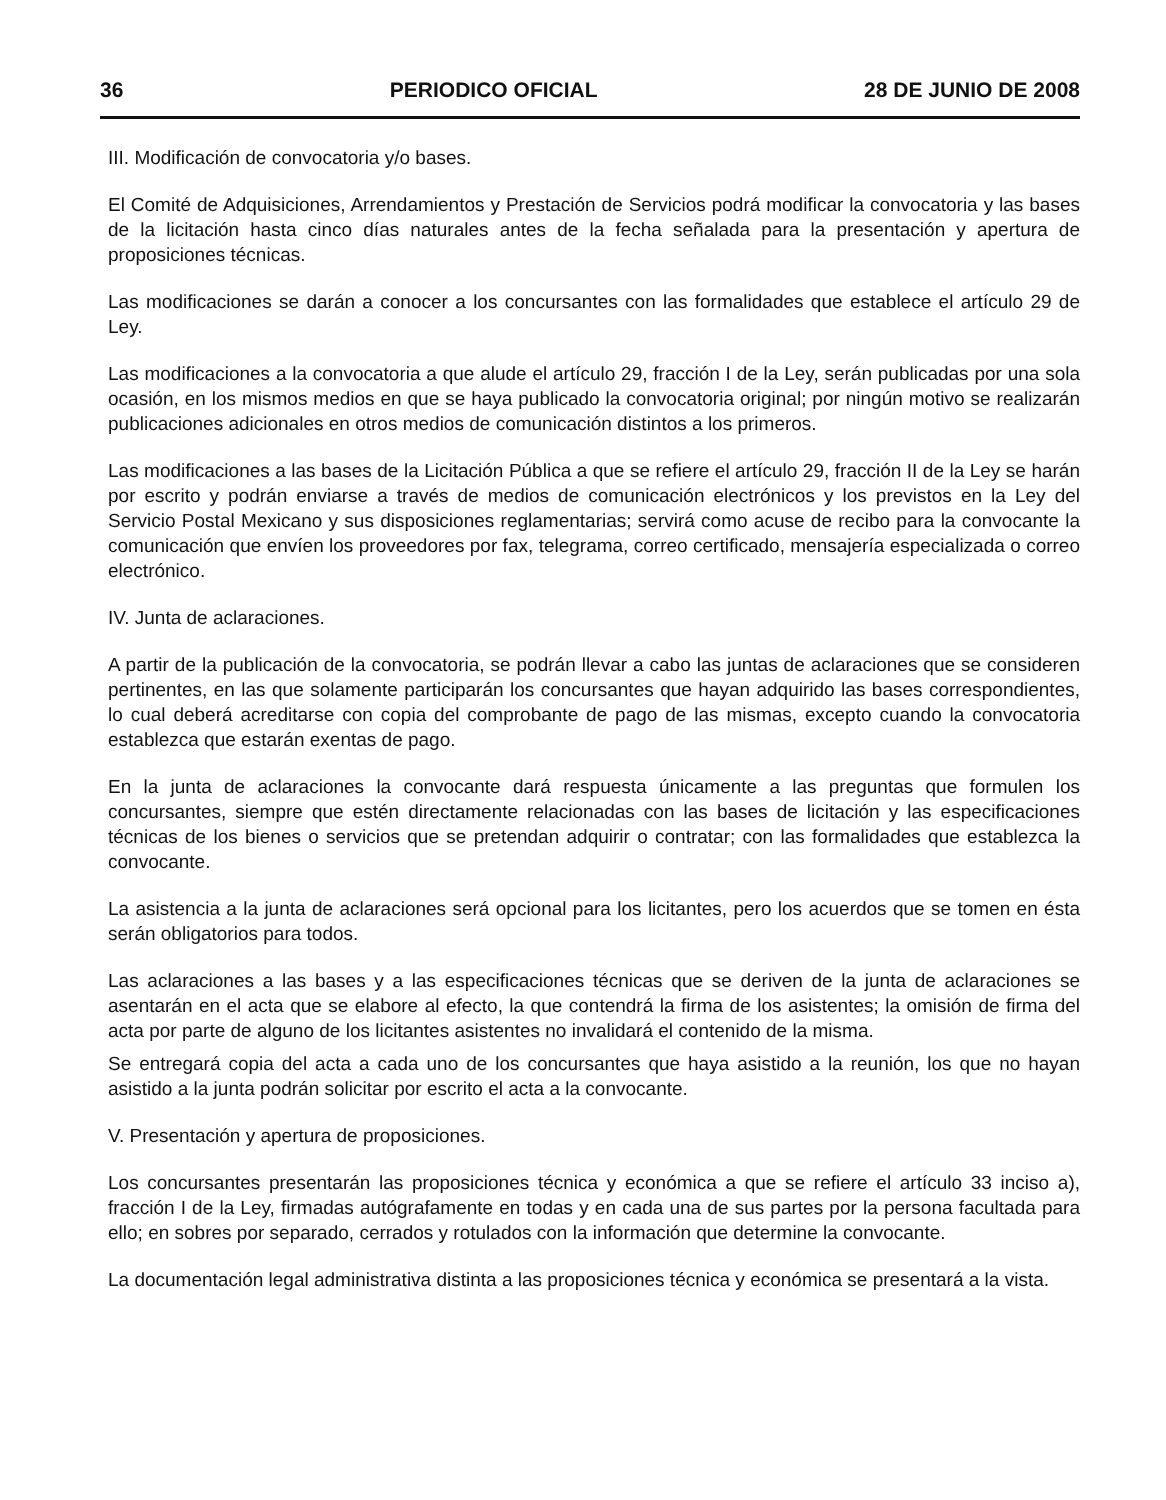36 PERIODICO OFICIAL 28 DE JUNIO DE 2008
III. Modificación de convocatoria y/o bases.
El Comité de Adquisiciones, Arrendamientos y Prestación de Servicios podrá modificar la convocatoria y las bases de la licitación hasta cinco días naturales antes de la fecha señalada para la presentación y apertura de proposiciones técnicas.
Las modificaciones se darán a conocer a los concursantes con las formalidades que establece el artículo 29 de Ley.
Las modificaciones a la convocatoria a que alude el artículo 29, fracción I de la Ley, serán publicadas por una sola ocasión, en los mismos medios en que se haya publicado la convocatoria original; por ningún motivo se realizarán publicaciones adicionales en otros medios de comunicación distintos a los primeros.
Las modificaciones a las bases de la Licitación Pública a que se refiere el artículo 29, fracción II de la Ley se harán por escrito y podrán enviarse a través de medios de comunicación electrónicos y los previstos en la Ley del Servicio Postal Mexicano y sus disposiciones reglamentarias; servirá como acuse de recibo para la convocante la comunicación que envíen los proveedores por fax, telegrama, correo certificado, mensajería especializada o correo electrónico.
IV. Junta de aclaraciones.
A partir de la publicación de la convocatoria, se podrán llevar a cabo las juntas de aclaraciones que se consideren pertinentes, en las que solamente participarán los concursantes que hayan adquirido las bases correspondientes, lo cual deberá acreditarse con copia del comprobante de pago de las mismas, excepto cuando la convocatoria establezca que estarán exentas de pago.
En la junta de aclaraciones la convocante dará respuesta únicamente a las preguntas que formulen los concursantes, siempre que estén directamente relacionadas con las bases de licitación y las especificaciones técnicas de los bienes o servicios que se pretendan adquirir o contratar; con las formalidades que establezca la convocante.
La asistencia a la junta de aclaraciones será opcional para los licitantes, pero los acuerdos que se tomen en ésta serán obligatorios para todos.
Las aclaraciones a las bases y a las especificaciones técnicas que se deriven de la junta de aclaraciones se asentarán en el acta que se elabore al efecto, la que contendrá la firma de los asistentes; la omisión de firma del acta por parte de alguno de los licitantes asistentes no invalidará el contenido de la misma.
Se entregará copia del acta a cada uno de los concursantes que haya asistido a la reunión, los que no hayan asistido a la junta podrán solicitar por escrito el acta a la convocante.
V. Presentación y apertura de proposiciones.
Los concursantes presentarán las proposiciones técnica y económica a que se refiere el artículo 33 inciso a), fracción I de la Ley, firmadas autógrafamente en todas y en cada una de sus partes por la persona facultada para ello; en sobres por separado, cerrados y rotulados con la información que determine la convocante.
La documentación legal administrativa distinta a las proposiciones técnica y económica se presentará a la vista.